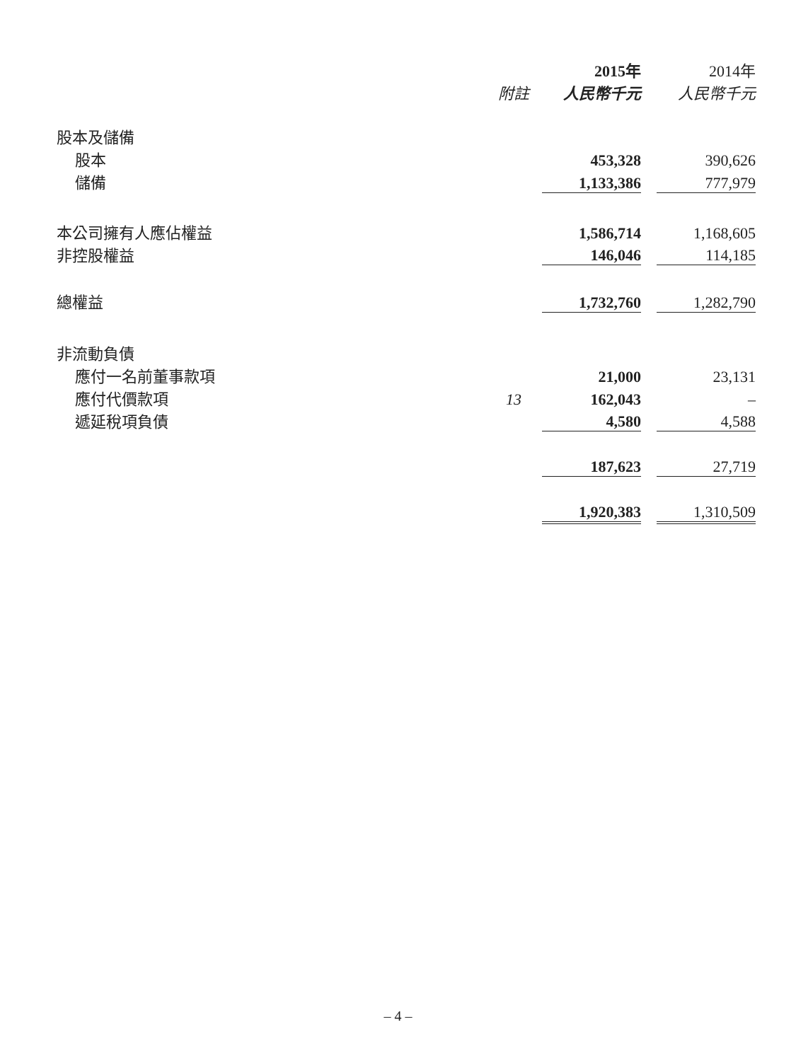| | | 2015年 | | 2014年 |
| | 附註 | 人民幣千元 | | 人民幣千元 |
| 股本及儲備 | | | | |
| 股本 | | 453,328 | | 390,626 |
| 儲備 | | 1,133,386 | | 777,979 |
| 本公司擁有人應佔權益 | | 1,586,714 | | 1,168,605 |
| 非控股權益 | | 146,046 | | 114,185 |
| 總權益 | | 1,732,760 | | 1,282,790 |
| 非流動負債 | | | | |
| 應付一名前董事款項 | | 21,000 | | 23,131 |
| 應付代價款項 | 13 | 162,043 | | – |
| 遞延稅項負債 | | 4,580 | | 4,588 |
| | | 187,623 | | 27,719 |
| | | 1,920,383 | | 1,310,509 |
– 4 –